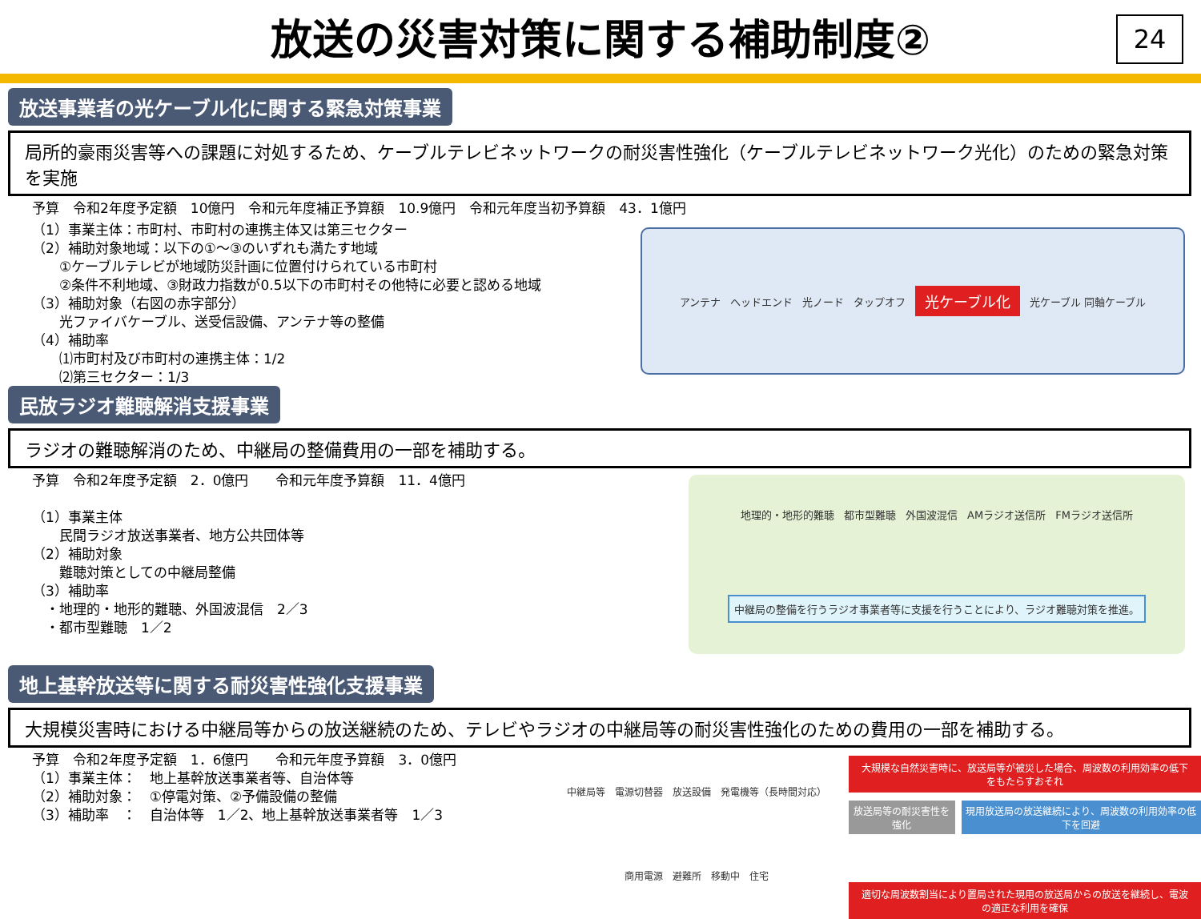放送の災害対策に関する補助制度②
24
放送事業者の光ケーブル化に関する緊急対策事業
局所的豪雨災害等への課題に対処するため、ケーブルテレビネットワークの耐災害性強化（ケーブルテレビネットワーク光化）のための緊急対策を実施
予算　令和2年度予定額　10億円　令和元年度補正予算額　10.9億円　令和元年度当初予算額　43．1億円
（1）事業主体：市町村、市町村の連携主体又は第三セクター
（2）補助対象地域：以下の①～③のいずれも満たす地域
　　①ケーブルテレビが地域防災計画に位置付けられている市町村
　　②条件不利地域、③財政力指数が0.5以下の市町村その他特に必要と認める地域
（3）補助対象（右図の赤字部分）
　　光ファイバケーブル、送受信設備、アンテナ等の整備
（4）補助率
　　⑴市町村及び市町村の連携主体：1/2
　　⑵第三セクター：1/3
アンテナ ヘッドエンド 光ノード タップオフ 光ケーブル化 光ケーブル 同軸ケーブル
民放ラジオ難聴解消支援事業
ラジオの難聴解消のため、中継局の整備費用の一部を補助する。
予算　令和2年度予定額　2．0億円　　令和元年度予算額　11．4億円
（1）事業主体
　　民間ラジオ放送事業者、地方公共団体等
（2）補助対象
　　難聴対策としての中継局整備
（3）補助率
　・地理的・地形的難聴、外国波混信　2／3
　・都市型難聴　1／2
地理的・地形的難聴 都市型難聴 外国波混信 AMラジオ送信所 FMラジオ送信所 中継局の整備を行うラジオ事業者等に支援を行うことにより、ラジオ難聴対策を推進。
地上基幹放送等に関する耐災害性強化支援事業
大規模災害時における中継局等からの放送継続のため、テレビやラジオの中継局等の耐災害性強化のための費用の一部を補助する。
予算　令和2年度予定額　1．6億円　　令和元年度予算額　3．0億円
（1）事業主体：　地上基幹放送事業者等、自治体等
（2）補助対象：　①停電対策、②予備設備の整備
（3）補助率　：　自治体等　1／2、地上基幹放送事業者等　1／3
中継局等 電源切替器 放送設備 発電機等（長時間対応） 商用電源 避難所 移動中 住宅
大規模な自然災害時に、放送局等が被災した場合、周波数の利用効率の低下をもたらすおそれ
放送局等の耐災害性を強化 現用放送局の放送継続により、周波数の利用効率の低下を回避
適切な周波数割当により置局された現用の放送局からの放送を継続し、電波の適正な利用を確保